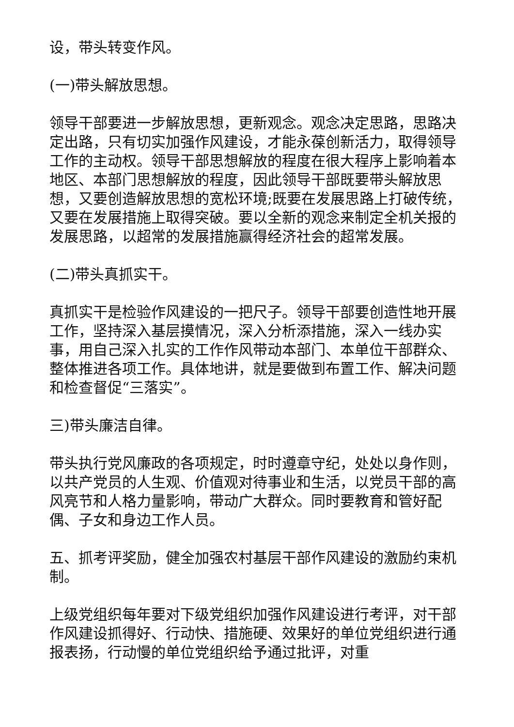设，带头转变作风。
(一)带头解放思想。
领导干部要进一步解放思想，更新观念。观念决定思路，思路决定出路，只有切实加强作风建设，才能永葆创新活力，取得领导工作的主动权。领导干部思想解放的程度在很大程序上影响着本地区、本部门思想解放的程度，因此领导干部既要带头解放思想，又要创造解放思想的宽松环境;既要在发展思路上打破传统，又要在发展措施上取得突破。要以全新的观念来制定全机关报的发展思路，以超常的发展措施赢得经济社会的超常发展。
(二)带头真抓实干。
真抓实干是检验作风建设的一把尺子。领导干部要创造性地开展工作，坚持深入基层摸情况，深入分析添措施，深入一线办实事，用自己深入扎实的工作作风带动本部门、本单位干部群众、整体推进各项工作。具体地讲，就是要做到布置工作、解决问题和检查督促“三落实”。
三)带头廉洁自律。
带头执行党风廉政的各项规定，时时遵章守纪，处处以身作则，以共产党员的人生观、价值观对待事业和生活，以党员干部的高风亮节和人格力量影响，带动广大群众。同时要教育和管好配偶、子女和身边工作人员。
五、抓考评奖励，健全加强农村基层干部作风建设的激励约束机制。
上级党组织每年要对下级党组织加强作风建设进行考评，对干部作风建设抓得好、行动快、措施硬、效果好的单位党组织进行通报表扬，行动慢的单位党组织给予通过批评，对重